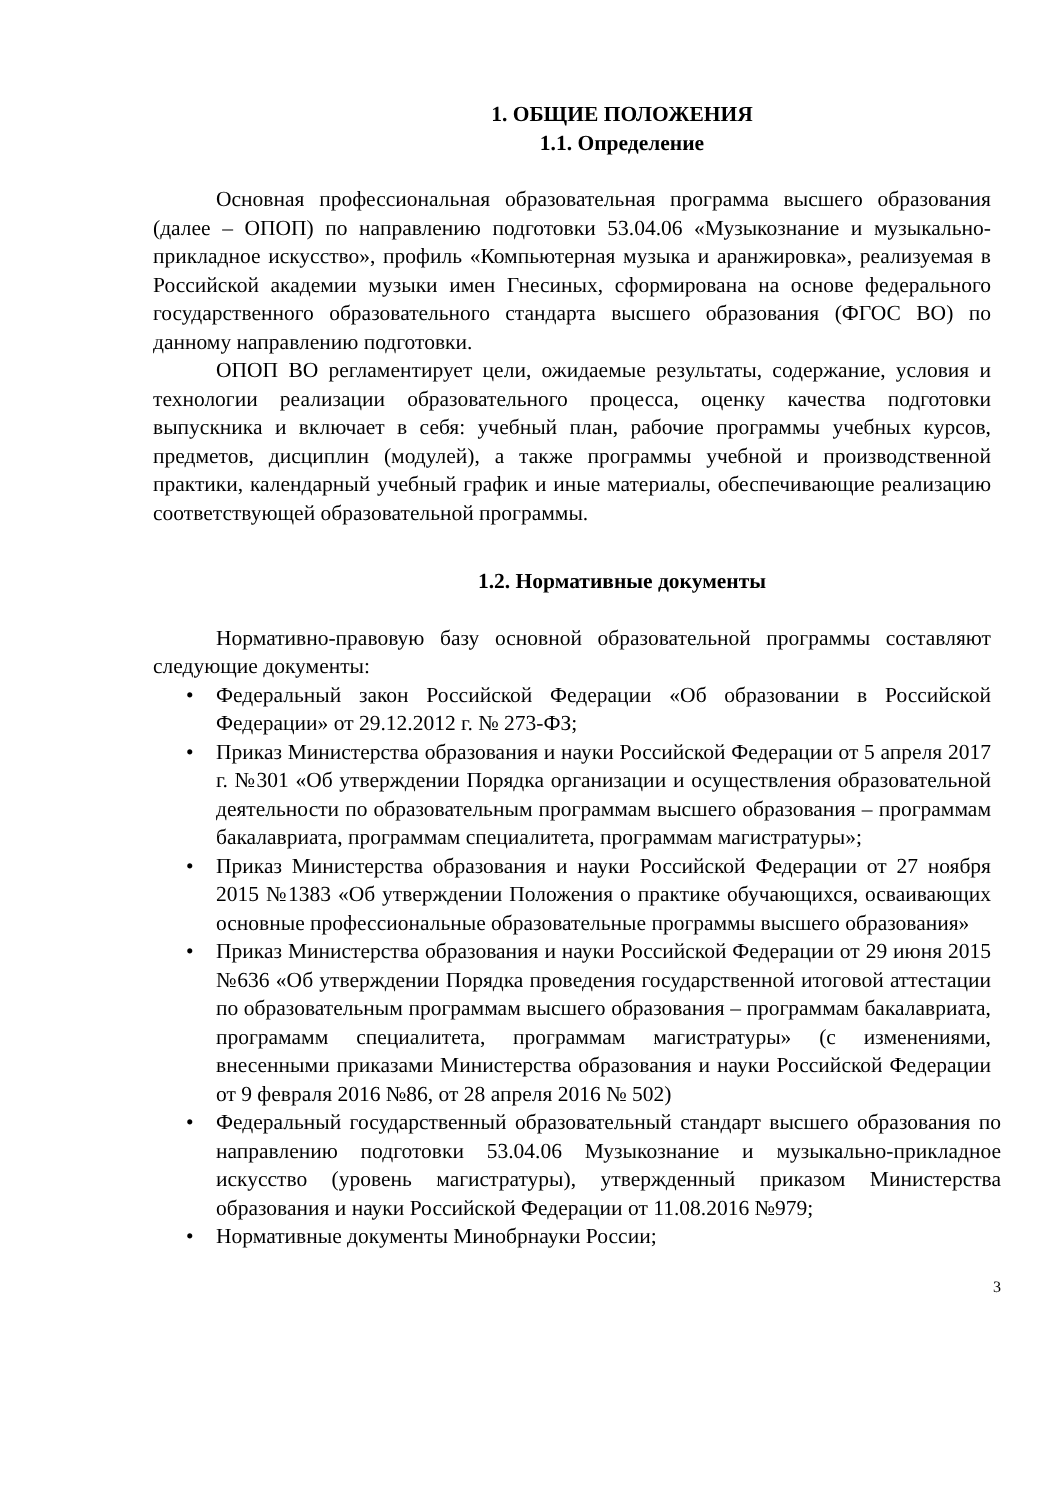1. ОБЩИЕ ПОЛОЖЕНИЯ
1.1. Определение
Основная профессиональная образовательная программа высшего образования (далее – ОПОП) по направлению подготовки 53.04.06 «Музыкознание и музыкально-прикладное искусство», профиль «Компьютерная музыка и аранжировка», реализуемая в Российской академии музыки имен Гнесиных, сформирована на основе федерального государственного образовательного стандарта высшего образования (ФГОС ВО) по данному направлению подготовки.
ОПОП ВО регламентирует цели, ожидаемые результаты, содержание, условия и технологии реализации образовательного процесса, оценку качества подготовки выпускника и включает в себя: учебный план, рабочие программы учебных курсов, предметов, дисциплин (модулей), а также программы учебной и производственной практики, календарный учебный график и иные материалы, обеспечивающие реализацию соответствующей образовательной программы.
1.2. Нормативные документы
Нормативно-правовую базу основной образовательной программы составляют следующие документы:
• Федеральный закон Российской Федерации «Об образовании в Российской Федерации» от 29.12.2012 г. № 273-ФЗ;
• Приказ Министерства образования и науки Российской Федерации от 5 апреля 2017 г. №301 «Об утверждении Порядка организации и осуществления образовательной деятельности по образовательным программам высшего образования – программам бакалавриата, программам специалитета, программам магистратуры»;
• Приказ Министерства образования и науки Российской Федерации от 27 ноября 2015 №1383 «Об утверждении Положения о практике обучающихся, осваивающих основные профессиональные образовательные программы высшего образования»
• Приказ Министерства образования и науки Российской Федерации от 29 июня 2015 №636 «Об утверждении Порядка проведения государственной итоговой аттестации по образовательным программам высшего образования – программам бакалавриата, програмамм специалитета, программам магистратуры» (с изменениями, внесенными приказами Министерства образования и науки Российской Федерации от 9 февраля 2016 №86, от 28 апреля 2016 № 502)
• Федеральный государственный образовательный стандарт высшего образования по направлению подготовки 53.04.06 Музыкознание и музыкально-прикладное искусство (уровень магистратуры), утвержденный приказом Министерства образования и науки Российской Федерации от 11.08.2016 №979;
• Нормативные документы Минобрнауки России;
3